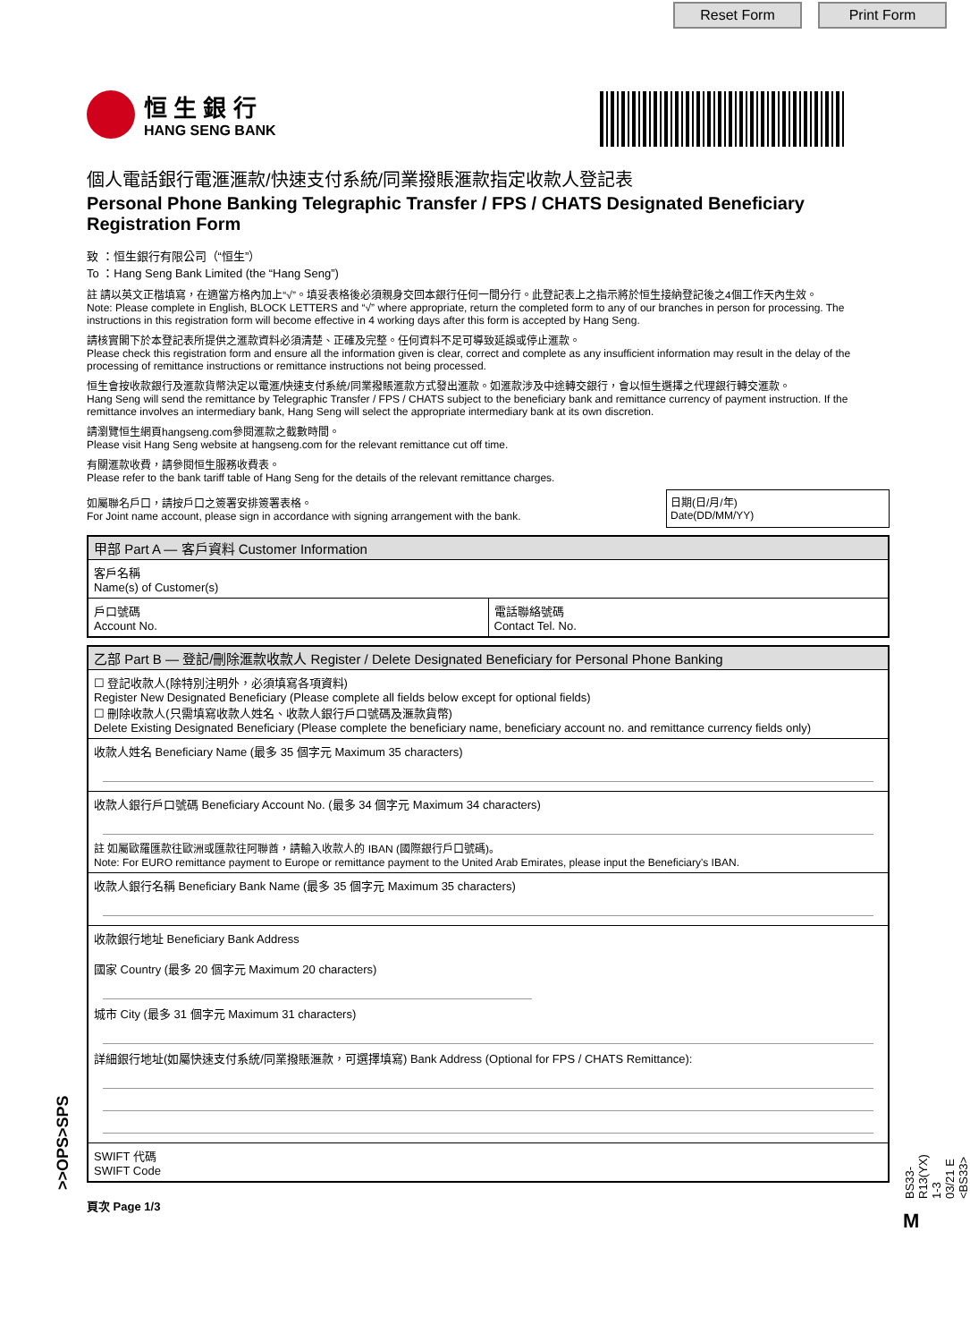Reset Form Print Form
恒 生 銀 行
HANG SENG BANK
個人電話銀行電滙滙款/快速支付系統/同業撥賬滙款指定收款人登記表
Personal Phone Banking Telegraphic Transfer / FPS / CHATS Designated Beneficiary Registration Form
致 ：恒生銀行有限公司（“恒生”）
To ：Hang Seng Bank Limited (the “Hang Seng”)
註 請以英文正楷填寫，在適當方格內加上“√”。填妥表格後必須親身交回本銀行任何一間分行。此登記表上之指示將於恒生接納登記後之4個工作天內生效。
Note: Please complete in English, BLOCK LETTERS and “√” where appropriate, return the completed form to any of our branches in person for processing. The instructions in this registration form will become effective in 4 working days after this form is accepted by Hang Seng.
請核實閣下於本登記表所提供之滙款資料必須清楚、正確及完整。任何資料不足可導致延誤或停止滙款。
Please check this registration form and ensure all the information given is clear, correct and complete as any insufficient information may result in the delay of the processing of remittance instructions or remittance instructions not being processed.
恒生會按收款銀行及滙款貨幣決定以電滙/快速支付系統/同業撥賬滙款方式發出滙款。如滙款涉及中途轉交銀行，會以恒生選擇之代理銀行轉交滙款。
Hang Seng will send the remittance by Telegraphic Transfer / FPS / CHATS subject to the beneficiary bank and remittance currency of payment instruction. If the remittance involves an intermediary bank, Hang Seng will select the appropriate intermediary bank at its own discretion.
請瀏覽恒生網頁hangseng.com參閱滙款之截數時間。
Please visit Hang Seng website at hangseng.com for the relevant remittance cut off time.
有關滙款收費，請參閱恒生服務收費表。
Please refer to the bank tariff table of Hang Seng for the details of the relevant remittance charges.
如屬聯名戶口，請按戶口之簽署安排簽署表格。
For Joint name account, please sign in accordance with signing arrangement with the bank.
日期(日/月/年)
Date(DD/MM/YY)
甲部 Part A — 客戶資料 Customer Information
客戶名稱
Name(s) of Customer(s)
戶口號碼
Account No.
電話聯絡號碼
Contact Tel. No.
乙部 Part B — 登記/刪除滙款收款人 Register / Delete Designated Beneficiary for Personal Phone Banking
☐ 登記收款人(除特別注明外，必須填寫各項資料)
Register New Designated Beneficiary (Please complete all fields below except for optional fields)
☐ 刪除收款人(只需填寫收款人姓名、收款人銀行戶口號碼及滙款貨幣)
Delete Existing Designated Beneficiary (Please complete the beneficiary name, beneficiary account no. and remittance currency fields only)
收款人姓名 Beneficiary Name (最多 35 個字元 Maximum 35 characters)
收款人銀行戶口號碼 Beneficiary Account No. (最多 34 個字元 Maximum 34 characters)
註 如屬歐羅匯款往歐洲或匯款往阿聯酋，請輸入收款人的 IBAN (國際銀行戶口號碼)。
Note: For EURO remittance payment to Europe or remittance payment to the United Arab Emirates, please input the Beneficiary's IBAN.
收款人銀行名稱 Beneficiary Bank Name (最多 35 個字元 Maximum 35 characters)
收款銀行地址 Beneficiary Bank Address
國家 Country (最多 20 個字元 Maximum 20 characters)
城市 City (最多 31 個字元 Maximum 31 characters)
詳細銀行地址(如屬快速支付系統/同業撥賬滙款，可選擇填寫) Bank Address (Optional for FPS / CHATS Remittance):
SWIFT 代碼
SWIFT Code
頁次 Page 1/3
>>OPS>SPS
BS33-R13(YX) 1-3 03/21 E <BS33>
M